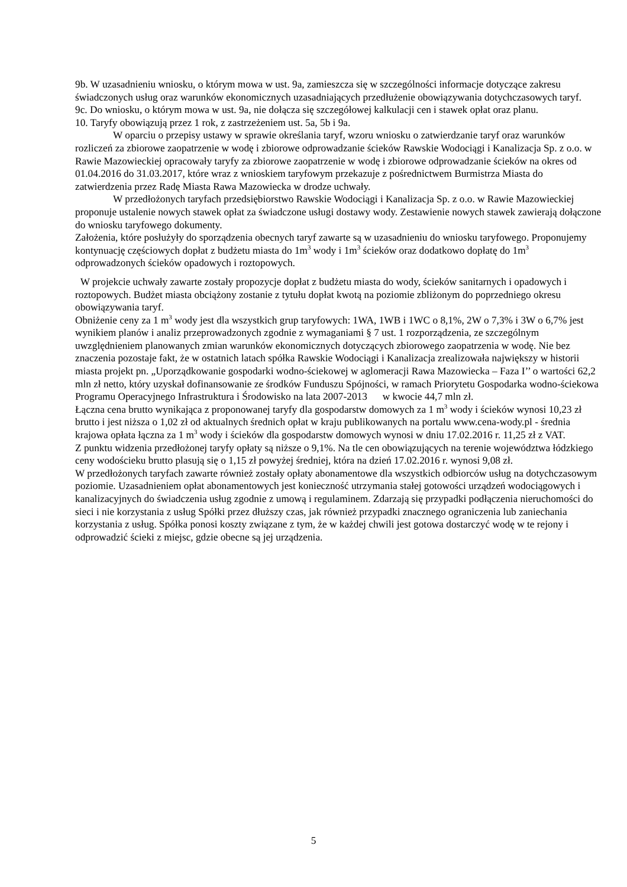9b. W uzasadnieniu wniosku, o którym mowa w ust. 9a, zamieszcza się w szczególności informacje dotyczące zakresu świadczonych usług oraz warunków ekonomicznych uzasadniających przedłużenie obowiązywania dotychczasowych taryf.
9c. Do wniosku, o którym mowa w ust. 9a, nie dołącza się szczegółowej kalkulacji cen i stawek opłat oraz planu.
10. Taryfy obowiązują przez 1 rok, z zastrzeżeniem ust. 5a, 5b i 9a.
W oparciu o przepisy ustawy w sprawie określania taryf, wzoru wniosku o zatwierdzanie taryf oraz warunków rozliczeń za zbiorowe zaopatrzenie w wodę i zbiorowe odprowadzanie ścieków Rawskie Wodociągi i Kanalizacja Sp. z o.o. w Rawie Mazowieckiej opracowały taryfy za zbiorowe zaopatrzenie w wodę i zbiorowe odprowadzanie ścieków na okres od 01.04.2016 do 31.03.2017, które wraz z wnioskiem taryfowym przekazuje z pośrednictwem Burmistrza Miasta do zatwierdzenia przez Radę Miasta Rawa Mazowiecka w drodze uchwały.
W przedłożonych taryfach przedsiębiorstwo Rawskie Wodociągi i Kanalizacja Sp. z o.o. w Rawie Mazowieckiej proponuje ustalenie nowych stawek opłat za świadczone usługi dostawy wody. Zestawienie nowych stawek zawierają dołączone do wniosku taryfowego dokumenty.
Założenia, które posłużyły do sporządzenia obecnych taryf zawarte są w uzasadnieniu do wniosku taryfowego. Proponujemy kontynuację częściowych dopłat z budżetu miasta do 1m<sup>3</sup> wody i 1m<sup>3</sup> ścieków oraz dodatkowo dopłatę do 1m<sup>3</sup> odprowadzonych ścieków opadowych i roztopowych.
W projekcie uchwały zawarte zostały propozycje dopłat z budżetu miasta do wody, ścieków sanitarnych i opadowych i roztopowych. Budżet miasta obciążony zostanie z tytułu dopłat kwotą na poziomie zbliżonym do poprzedniego okresu obowiązywania taryf.
Obniżenie ceny za 1 m<sup>3</sup> wody jest dla wszystkich grup taryfowych: 1WA, 1WB i 1WC o 8,1%, 2W o 7,3% i 3W o 6,7% jest wynikiem planów i analiz przeprowadzonych zgodnie z wymaganiami § 7 ust. 1 rozporządzenia, ze szczególnym uwzględnieniem planowanych zmian warunków ekonomicznych dotyczących zbiorowego zaopatrzenia w wodę. Nie bez znaczenia pozostaje fakt, że w ostatnich latach spółka Rawskie Wodociągi i Kanalizacja zrealizowała największy w historii miasta projekt pn. „Uporządkowanie gospodarki wodno-ściekowej w aglomeracji Rawa Mazowiecka – Faza I’’ o wartości 62,2 mln zł netto, który uzyskał dofinansowanie ze środków Funduszu Spójności, w ramach Priorytetu Gospodarka wodno-ściekowa Programu Operacyjnego Infrastruktura i Środowisko na lata 2007-2013 w kwocie 44,7 mln zł.
Łączna cena brutto wynikająca z proponowanej taryfy dla gospodarstw domowych za 1 m<sup>3</sup> wody i ścieków wynosi 10,23 zł brutto i jest niższa o 1,02 zł od aktualnych średnich opłat w kraju publikowanych na portalu www.cena-wody.pl - średnia krajowa opłata łączna za 1 m<sup>3</sup> wody i ścieków dla gospodarstw domowych wynosi w dniu 17.02.2016 r. 11,25 zł z VAT.
Z punktu widzenia przedłożonej taryfy opłaty są niższe o 9,1%. Na tle cen obowiązujących na terenie województwa łódzkiego ceny wodościeku brutto plasują się o 1,15 zł powyżej średniej, która na dzień 17.02.2016 r. wynosi 9,08 zł.
W przedłożonych taryfach zawarte również zostały opłaty abonamentowe dla wszystkich odbiorców usług na dotychczasowym poziomie. Uzasadnieniem opłat abonamentowych jest konieczność utrzymania stałej gotowości urządzeń wodociągowych i kanalizacyjnych do świadczenia usług zgodnie z umową i regulaminem. Zdarzają się przypadki podłączenia nieruchomości do sieci i nie korzystania z usług Spółki przez dłuższy czas, jak również przypadki znacznego ograniczenia lub zaniechania korzystania z usług. Spółka ponosi koszty związane z tym, że w każdej chwili jest gotowa dostarczyć wodę w te rejony i odprowadzić ścieki z miejsc, gdzie obecne są jej urządzenia.
5